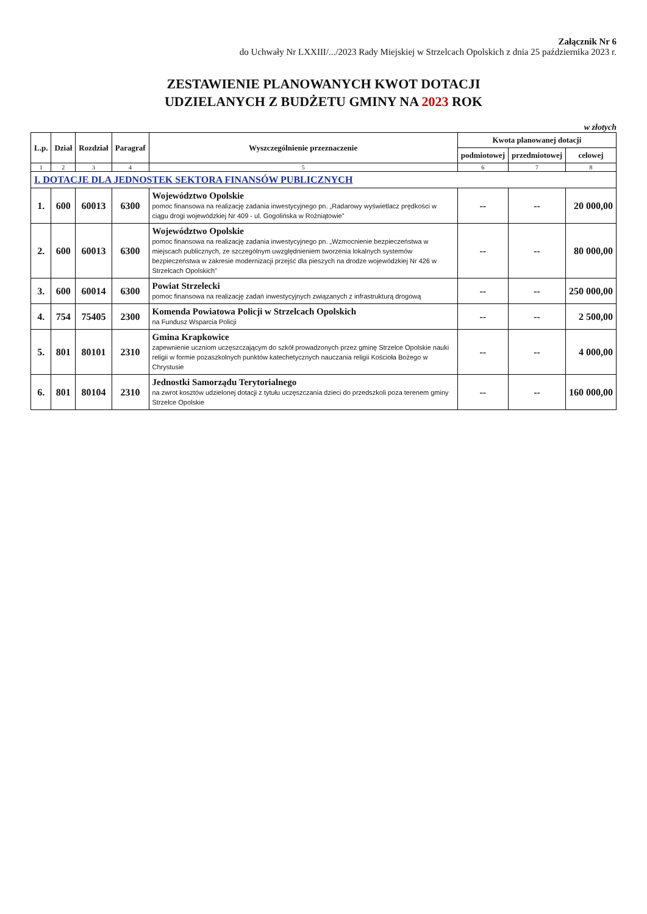Załącznik Nr 6
do Uchwały Nr LXXIII/.../2023 Rady Miejskiej w Strzelcach Opolskich z dnia 25 października 2023 r.
ZESTAWIENIE PLANOWANYCH KWOT DOTACJI
UDZIELANYCH Z BUDŻETU GMINY NA 2023 ROK
w złotych
| L.p. | Dział | Rozdział | Paragraf | Wyszczególnienie przeznaczenie | Kwota planowanej dotacji | | |
| --- | --- | --- | --- | --- | --- | --- | --- |
| | | | | | podmiotowej | przedmiotowej | celowej |
| 1 | 2 | 3 | 4 | 5 | 6 | 7 | 8 |
| I. DOTACJE DLA JEDNOSTEK SEKTORA FINANSÓW PUBLICZNYCH | | | | | | | |
| 1. | 600 | 60013 | 6300 | Województwo Opolskie pomoc finansowa na realizację zadania inwestycyjnego pn. „Radarowy wyświetlacz prędkości w ciągu drogi wojewódzkiej Nr 409 - ul. Gogolińska w Rożniątowie” | -- | -- | 20 000,00 |
| 2. | 600 | 60013 | 6300 | Województwo Opolskie pomoc finansowa na realizację zadania inwestycyjnego pn. „Wzmocnienie bezpieczeństwa w miejscach publicznych, ze szczególnym uwzględnieniem tworzenia lokalnych systemów bezpieczeństwa w zakresie modernizacji przejść dla pieszych na drodze wojewódzkiej Nr 426 w Strzelcach Opolskich” | -- | -- | 80 000,00 |
| 3. | 600 | 60014 | 6300 | Powiat Strzelecki pomoc finansowa na realizację zadań inwestycyjnych związanych z infrastrukturą drogową | -- | -- | 250 000,00 |
| 4. | 754 | 75405 | 2300 | Komenda Powiatowa Policji w Strzelcach Opolskich na Fundusz Wsparcia Policji | -- | -- | 2 500,00 |
| 5. | 801 | 80101 | 2310 | Gmina Krapkowice zapewnienie uczniom uczęszczającym do szkół prowadzonych przez gminę Strzelce Opolskie nauki religii w formie pozaszkolnych punktów katechetycznych nauczania religii Kościoła Bożego w Chrystusie | -- | -- | 4 000,00 |
| 6. | 801 | 80104 | 2310 | Jednostki Samorządu Terytorialnego na zwrot kosztów udzielonej dotacji z tytułu uczęszczania dzieci do przedszkoli poza terenem gminy Strzelce Opolskie | -- | -- | 160 000,00 |